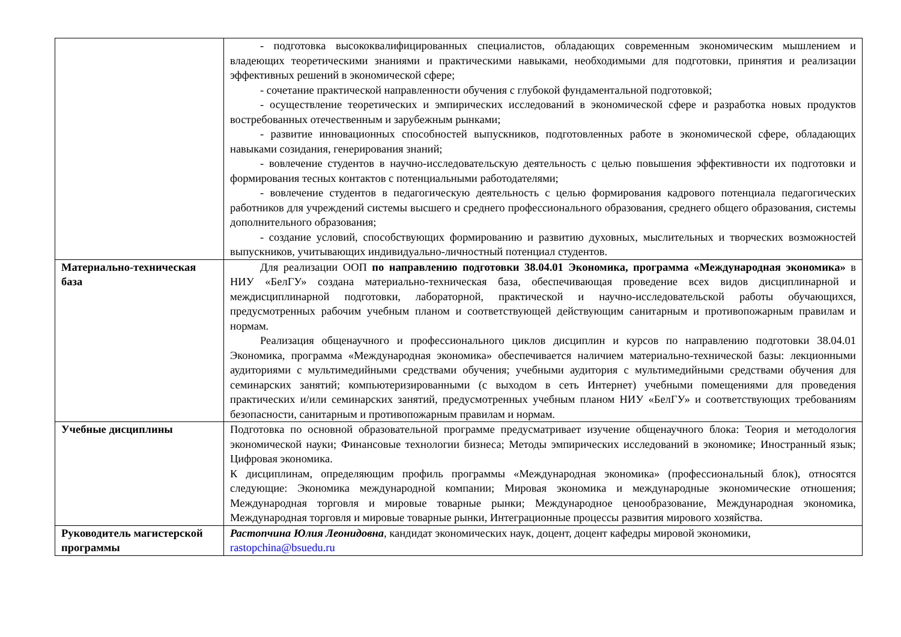| | - подготовка высококвалифицированных специалистов, обладающих современным экономическим мышлением и владеющих теоретическими знаниями и практическими навыками, необходимыми для подготовки, принятия и реализации эффективных решений в экономической сфере; - сочетание практической направленности обучения с глубокой фундаментальной подготовкой; - осуществление теоретических и эмпирических исследований в экономической сфере и разработка новых продуктов востребованных отечественным и зарубежным рынками; - развитие инновационных способностей выпускников, подготовленных работе в экономической сфере, обладающих навыками созидания, генерирования знаний; - вовлечение студентов в научно-исследовательскую деятельность с целью повышения эффективности их подготовки и формирования тесных контактов с потенциальными работодателями; - вовлечение студентов в педагогическую деятельность с целью формирования кадрового потенциала педагогических работников для учреждений системы высшего и среднего профессионального образования, среднего общего образования, системы дополнительного образования; - создание условий, способствующих формированию и развитию духовных, мыслительных и творческих возможностей выпускников, учитывающих индивидуально-личностный потенциал студентов. |
| Материально-техническая база | Для реализации ООП по направлению подготовки 38.04.01 Экономика, программа «Международная экономика» в НИУ «БелГУ» создана материально-техническая база, обеспечивающая проведение всех видов дисциплинарной и междисциплинарной подготовки, лабораторной, практической и научно-исследовательской работы обучающихся, предусмотренных рабочим учебным планом и соответствующей действующим санитарным и противопожарным правилам и нормам. Реализация общенаучного и профессионального циклов дисциплин и курсов по направлению подготовки 38.04.01 Экономика, программа «Международная экономика» обеспечивается наличием материально-технической базы: лекционными аудиториями с мультимедийными средствами обучения; учебными аудитория с мультимедийными средствами обучения для семинарских занятий; компьютеризированными (с выходом в сеть Интернет) учебными помещениями для проведения практических и/или семинарских занятий, предусмотренных учебным планом НИУ «БелГУ» и соответствующих требованиям безопасности, санитарным и противопожарным правилам и нормам. |
| Учебные дисциплины | Подготовка по основной образовательной программе предусматривает изучение общенаучного блока: Теория и методология экономической науки; Финансовые технологии бизнеса; Методы эмпирических исследований в экономике; Иностранный язык; Цифровая экономика. К дисциплинам, определяющим профиль программы «Международная экономика» (профессиональный блок), относятся следующие: Экономика международной компании; Мировая экономика и международные экономические отношения; Международная торговля и мировые товарные рынки; Международное ценообразование, Международная экономика, Международная торговля и мировые товарные рынки, Интеграционные процессы развития мирового хозяйства. |
| Руководитель магистерской программы | Растопчина Юлия Леонидовна , кандидат экономических наук, доцент, доцент кафедры мировой экономики, rastopchina@bsuedu.ru |